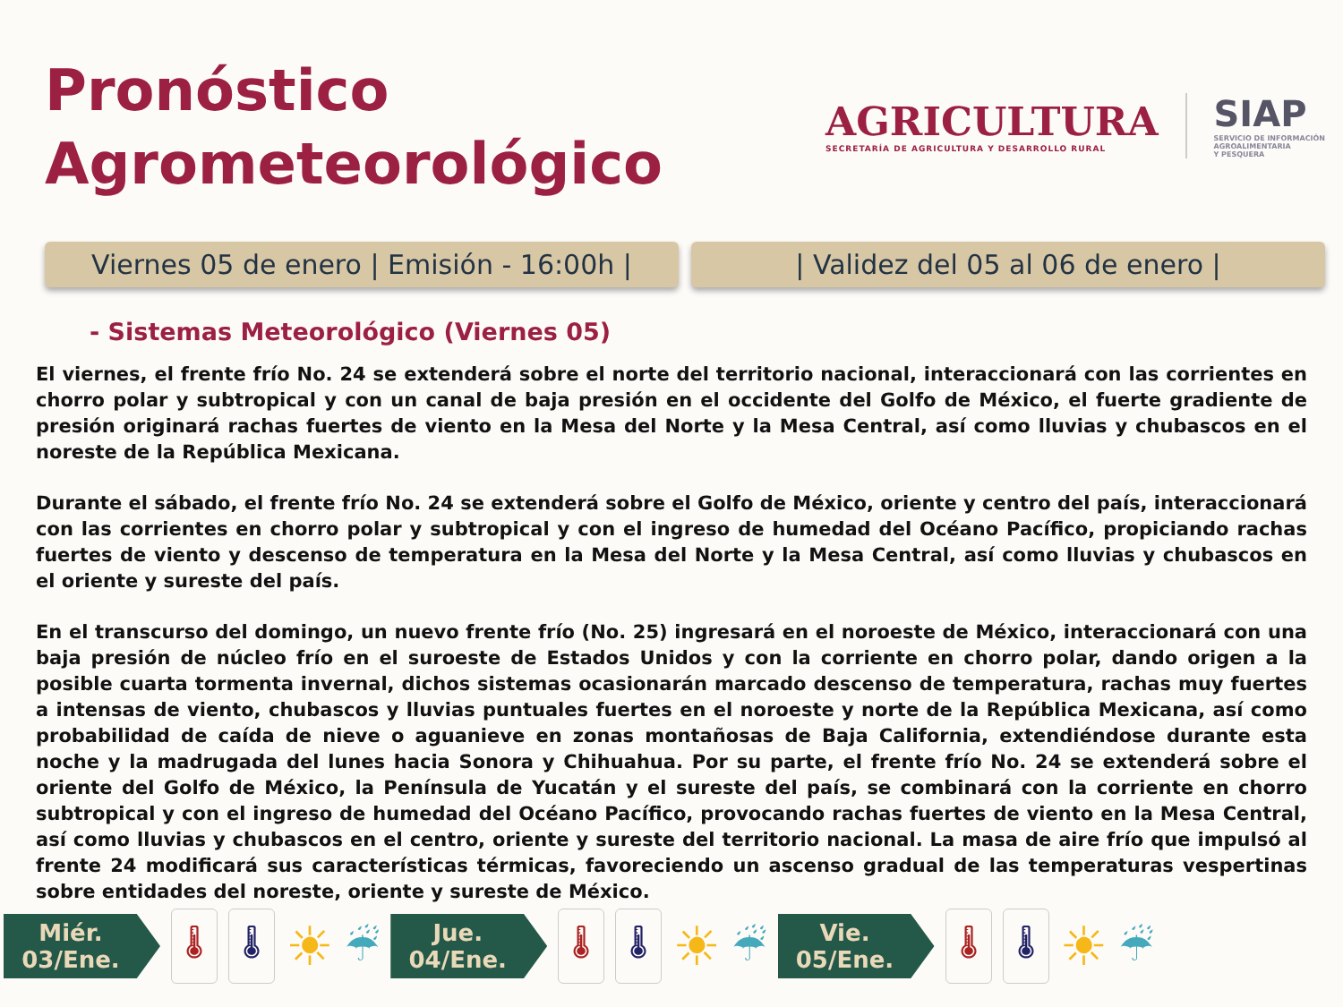Pronóstico
Agrometeorológico
AGRICULTURA
SECRETARÍA DE AGRICULTURA Y DESARROLLO RURAL
SIAP
SERVICIO DE INFORMACIÓN
AGROALIMENTARIA
Y PESQUERA
Viernes 05 de enero | Emisión - 16:00h |
| Validez del 05 al 06 de enero |
- Sistemas Meteorológico (Viernes 05)
El viernes, el frente frío No. 24 se extenderá sobre el norte del territorio nacional, interaccionará con las corrientes en chorro polar y subtropical y con un canal de baja presión en el occidente del Golfo de México, el fuerte gradiente de presión originará rachas fuertes de viento en la Mesa del Norte y la Mesa Central, así como lluvias y chubascos en el noreste de la República Mexicana.
Durante el sábado, el frente frío No. 24 se extenderá sobre el Golfo de México, oriente y centro del país, interaccionará con las corrientes en chorro polar y subtropical y con el ingreso de humedad del Océano Pacífico, propiciando rachas fuertes de viento y descenso de temperatura en la Mesa del Norte y la Mesa Central, así como lluvias y chubascos en el oriente y sureste del país.
En el transcurso del domingo, un nuevo frente frío (No. 25) ingresará en el noroeste de México, interaccionará con una baja presión de núcleo frío en el suroeste de Estados Unidos y con la corriente en chorro polar, dando origen a la posible cuarta tormenta invernal, dichos sistemas ocasionarán marcado descenso de temperatura, rachas muy fuertes a intensas de viento, chubascos y lluvias puntuales fuertes en el noroeste y norte de la República Mexicana, así como probabilidad de caída de nieve o aguanieve en zonas montañosas de Baja California, extendiéndose durante esta noche y la madrugada del lunes hacia Sonora y Chihuahua. Por su parte, el frente frío No. 24 se extenderá sobre el oriente del Golfo de México, la Península de Yucatán y el sureste del país, se combinará con la corriente en chorro subtropical y con el ingreso de humedad del Océano Pacífico, provocando rachas fuertes de viento en la Mesa Central, así como lluvias y chubascos en el centro, oriente y sureste del territorio nacional. La masa de aire frío que impulsó al frente 24 modificará sus características térmicas, favoreciendo un ascenso gradual de las temperaturas vespertinas sobre entidades del noreste, oriente y sureste de México.
Miér.
03/Ene.
🌡 🌡
☀ ☔
Jue.
04/Ene.
🌡 🌡
☀ ☔
Vie.
05/Ene.
🌡 🌡
☀ ☔